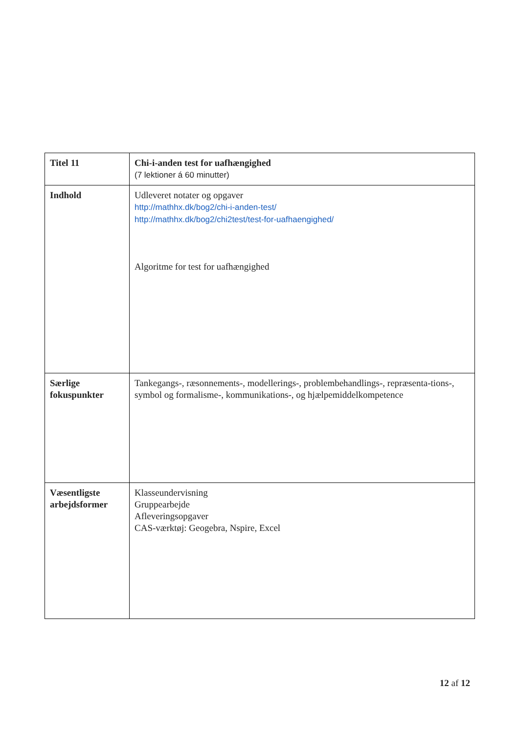| Titel 11 | Chi-i-anden test for uafhængighed (7 lektioner á 60 minutter) |
| Indhold | Udleveret notater og opgaver http://mathhx.dk/bog2/chi-i-anden-test/ http://mathhx.dk/bog2/chi2test/test-for-uafhaengighed/ Algoritme for test for uafhængighed |
| Særlige fokuspunkter | Tankegangs-, ræsonnements-, modellerings-, problembehandlings-, repræsenta-tions-, symbol og formalisme-, kommunikations-, og hjælpemiddelkompetence |
| Væsentligste arbejdsformer | Klasseundervisning Gruppearbejde Afleveringsopgaver CAS-værktøj: Geogebra, Nspire, Excel |
12 af 12